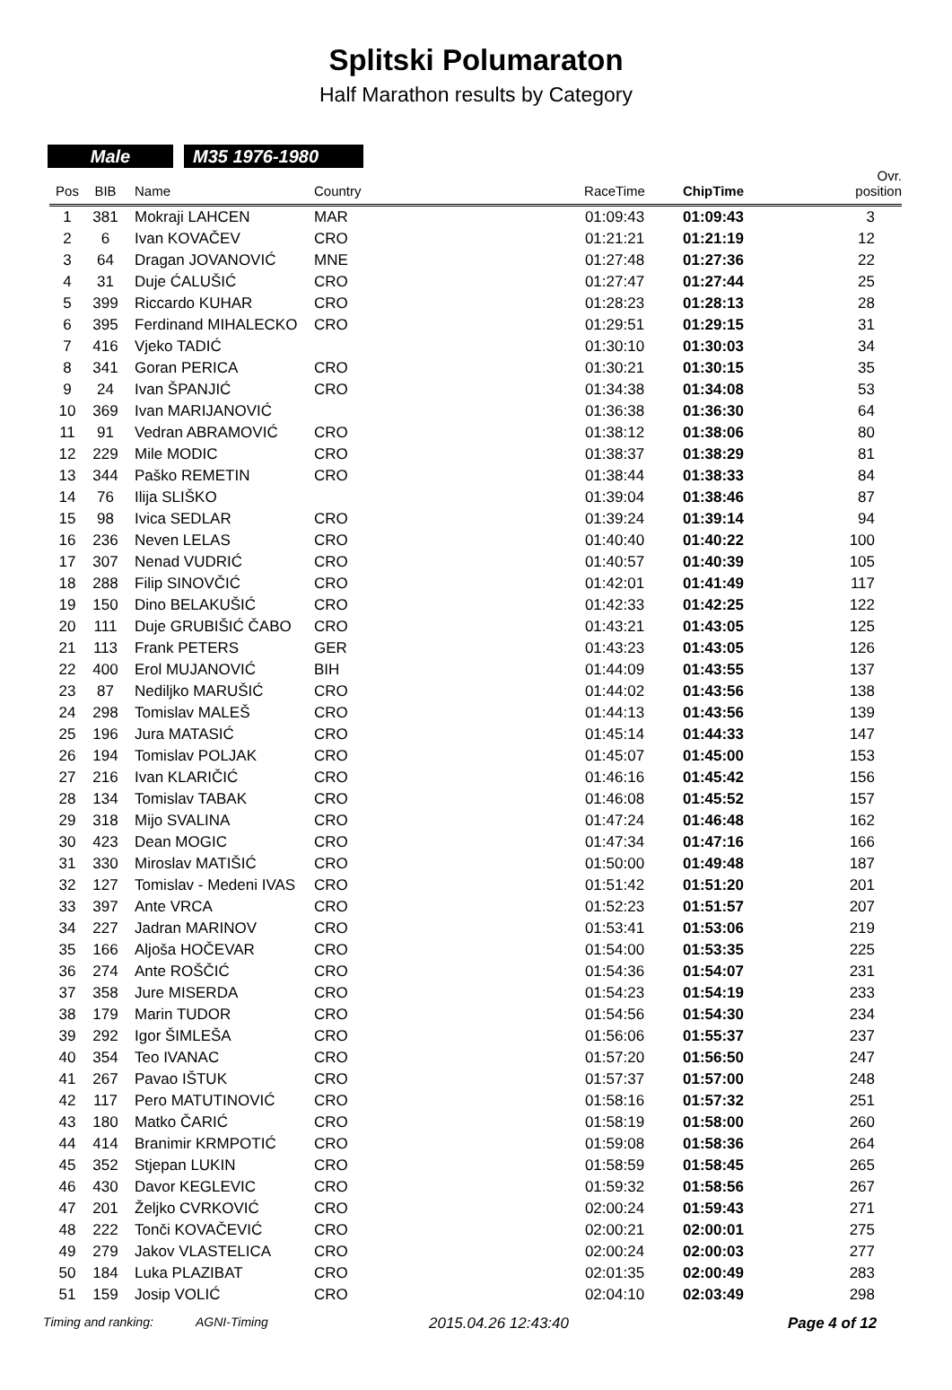Splitski Polumaraton
Half Marathon results by Category
Male M35 1976-1980
| Pos | BIB | Name | Country | RaceTime | ChipTime | Ovr. position |
| --- | --- | --- | --- | --- | --- | --- |
| 1 | 381 | Mokraji LAHCEN | MAR | 01:09:43 | 01:09:43 | 3 |
| 2 | 6 | Ivan KOVAČEV | CRO | 01:21:21 | 01:21:19 | 12 |
| 3 | 64 | Dragan JOVANOVIĆ | MNE | 01:27:48 | 01:27:36 | 22 |
| 4 | 31 | Duje ĆALUŠIĆ | CRO | 01:27:47 | 01:27:44 | 25 |
| 5 | 399 | Riccardo KUHAR | CRO | 01:28:23 | 01:28:13 | 28 |
| 6 | 395 | Ferdinand MIHALECKO | CRO | 01:29:51 | 01:29:15 | 31 |
| 7 | 416 | Vjeko TADIĆ | | 01:30:10 | 01:30:03 | 34 |
| 8 | 341 | Goran PERICA | CRO | 01:30:21 | 01:30:15 | 35 |
| 9 | 24 | Ivan ŠPANJIĆ | CRO | 01:34:38 | 01:34:08 | 53 |
| 10 | 369 | Ivan MARIJANOVIĆ | | 01:36:38 | 01:36:30 | 64 |
| 11 | 91 | Vedran ABRAMOVIĆ | CRO | 01:38:12 | 01:38:06 | 80 |
| 12 | 229 | Mile MODIC | CRO | 01:38:37 | 01:38:29 | 81 |
| 13 | 344 | Paško REMETIN | CRO | 01:38:44 | 01:38:33 | 84 |
| 14 | 76 | Ilija SLIŠKO | | 01:39:04 | 01:38:46 | 87 |
| 15 | 98 | Ivica SEDLAR | CRO | 01:39:24 | 01:39:14 | 94 |
| 16 | 236 | Neven LELAS | CRO | 01:40:40 | 01:40:22 | 100 |
| 17 | 307 | Nenad VUDRIĆ | CRO | 01:40:57 | 01:40:39 | 105 |
| 18 | 288 | Filip SINOVČIĆ | CRO | 01:42:01 | 01:41:49 | 117 |
| 19 | 150 | Dino BELAKUŠIĆ | CRO | 01:42:33 | 01:42:25 | 122 |
| 20 | 111 | Duje GRUBIŠIĆ ČABO | CRO | 01:43:21 | 01:43:05 | 125 |
| 21 | 113 | Frank PETERS | GER | 01:43:23 | 01:43:05 | 126 |
| 22 | 400 | Erol MUJANOVIĆ | BIH | 01:44:09 | 01:43:55 | 137 |
| 23 | 87 | Nediljko MARUŠIĆ | CRO | 01:44:02 | 01:43:56 | 138 |
| 24 | 298 | Tomislav MALEŠ | CRO | 01:44:13 | 01:43:56 | 139 |
| 25 | 196 | Jura MATASIĆ | CRO | 01:45:14 | 01:44:33 | 147 |
| 26 | 194 | Tomislav POLJAK | CRO | 01:45:07 | 01:45:00 | 153 |
| 27 | 216 | Ivan KLARIČIĆ | CRO | 01:46:16 | 01:45:42 | 156 |
| 28 | 134 | Tomislav TABAK | CRO | 01:46:08 | 01:45:52 | 157 |
| 29 | 318 | Mijo SVALINA | CRO | 01:47:24 | 01:46:48 | 162 |
| 30 | 423 | Dean MOGIC | CRO | 01:47:34 | 01:47:16 | 166 |
| 31 | 330 | Miroslav MATIŠIĆ | CRO | 01:50:00 | 01:49:48 | 187 |
| 32 | 127 | Tomislav - Medeni IVAS | CRO | 01:51:42 | 01:51:20 | 201 |
| 33 | 397 | Ante VRCA | CRO | 01:52:23 | 01:51:57 | 207 |
| 34 | 227 | Jadran MARINOV | CRO | 01:53:41 | 01:53:06 | 219 |
| 35 | 166 | Aljoša HOČEVAR | CRO | 01:54:00 | 01:53:35 | 225 |
| 36 | 274 | Ante ROŠČIĆ | CRO | 01:54:36 | 01:54:07 | 231 |
| 37 | 358 | Jure MISERDA | CRO | 01:54:23 | 01:54:19 | 233 |
| 38 | 179 | Marin TUDOR | CRO | 01:54:56 | 01:54:30 | 234 |
| 39 | 292 | Igor ŠIMLEŠA | CRO | 01:56:06 | 01:55:37 | 237 |
| 40 | 354 | Teo IVANAC | CRO | 01:57:20 | 01:56:50 | 247 |
| 41 | 267 | Pavao IŠTUK | CRO | 01:57:37 | 01:57:00 | 248 |
| 42 | 117 | Pero MATUTINOVIĆ | CRO | 01:58:16 | 01:57:32 | 251 |
| 43 | 180 | Matko ČARIĆ | CRO | 01:58:19 | 01:58:00 | 260 |
| 44 | 414 | Branimir KRMPOTIĆ | CRO | 01:59:08 | 01:58:36 | 264 |
| 45 | 352 | Stjepan LUKIN | CRO | 01:58:59 | 01:58:45 | 265 |
| 46 | 430 | Davor KEGLEVIC | CRO | 01:59:32 | 01:58:56 | 267 |
| 47 | 201 | Željko CVRKOVIĆ | CRO | 02:00:24 | 01:59:43 | 271 |
| 48 | 222 | Tonči KOVAČEVIĆ | CRO | 02:00:21 | 02:00:01 | 275 |
| 49 | 279 | Jakov VLASTELICA | CRO | 02:00:24 | 02:00:03 | 277 |
| 50 | 184 | Luka PLAZIBAT | CRO | 02:01:35 | 02:00:49 | 283 |
| 51 | 159 | Josip VOLIĆ | CRO | 02:04:10 | 02:03:49 | 298 |
Timing and ranking: AGNI-Timing 2015.04.26 12:43:40 Page 4 of 12